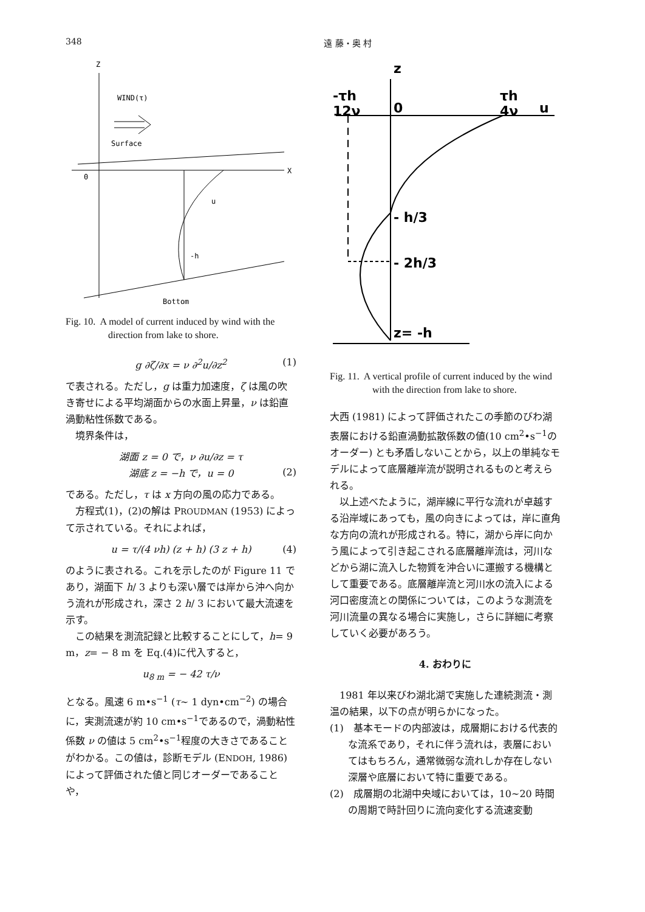348 遠 藤・奥 村
Z
WIND(τ)
Surface
0
X
u
-h
Bottom
Fig. 10. A model of current induced by wind with the direction from lake to shore.
g ∂ζ/∂x = ν ∂<sup>2</sup>u/∂z<sup>2</sup> (1)
で表される。ただし，g は重力加速度，ζ は風の吹き寄せによる平均湖面からの水面上昇量，ν は鉛直渦動粘性係数である。
　境界条件は，
湖面 z = 0 で，ν ∂u/∂z = τ
湖底 z = −h で，u = 0
(2)
である。ただし，τ は x 方向の風の応力である。
　方程式(1)，(2)の解は PROUDMAN (1953) によって示されている。それによれば，
u = τ/(4 νh) (z + h) (3 z + h) (4)
のように表される。これを示したのが Figure 11 であり，湖面下 h/ 3 よりも深い層では岸から沖へ向かう流れが形成され，深さ 2 h/ 3 において最大流速を示す。
　この結果を測流記録と比較することにして，h= 9 m，z= − 8 m を Eq.(4)に代入すると，
u<sub>8 m</sub> = − 42 τ/ν
となる。風速 6 m•s<sup>−1</sup> (τ∼ 1 dyn•cm<sup>−2</sup>) の場合に，実測流速が約 10 cm•s<sup>−1</sup>であるので，渦動粘性係数 ν の値は 5 cm<sup>2</sup>•s<sup>−1</sup>程度の大きさであることがわかる。この値は，診断モデル (ENDOH, 1986) によって評価された値と同じオーダーであることや，
z
-τh
12ν
0
τh
4ν
u
- h/3
- 2h/3
z= -h
Fig. 11. A vertical profile of current induced by the wind with the direction from lake to shore.
大西 (1981) によって評価されたこの季節のびわ湖表層における鉛直渦動拡散係数の値(10 cm<sup>2</sup>•s<sup>−1</sup>のオーダー) とも矛盾しないことから，以上の単純なモデルによって底層離岸流が説明されるものと考えられる。
　以上述べたように，湖岸線に平行な流れが卓越する沿岸域にあっても，風の向きによっては，岸に直角な方向の流れが形成される。特に，湖から岸に向かう風によって引き起こされる底層離岸流は，河川などから湖に流入した物質を沖合いに運搬する機構として重要である。底層離岸流と河川水の流入による河口密度流との関係については，このような測流を河川流量の異なる場合に実施し，さらに詳細に考察していく必要があろう。
4. おわりに
　1981 年以来びわ湖北湖で実施した連続測流・測温の結果，以下の点が明らかになった。
(1)　基本モードの内部波は，成層期における代表的な流系であり，それに伴う流れは，表層においてはもちろん，通常微弱な流れしか存在しない深層や底層において特に重要である。
(2)　成層期の北湖中央域においては，10∼20 時間の周期で時計回りに流向変化する流速変動